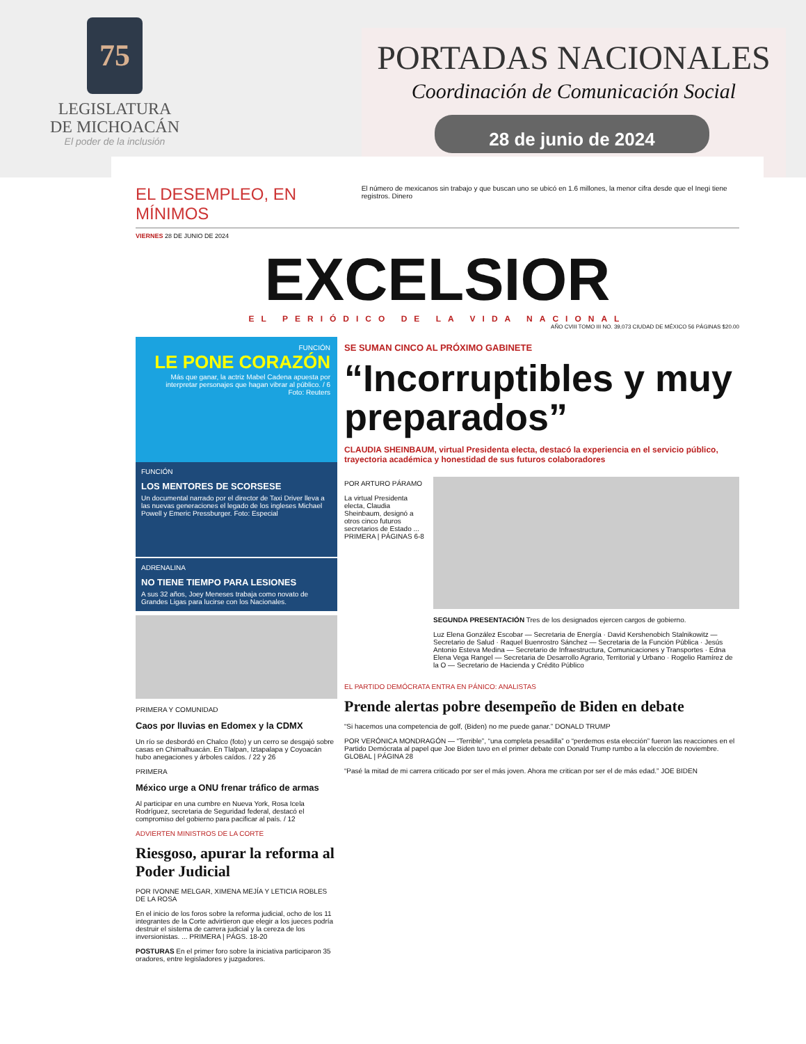75
LEGISLATURA
DE MICHOACÁN
El poder de la inclusión
PORTADAS NACIONALES
Coordinación de Comunicación Social
28 de junio de 2024
EL DESEMPLEO, EN MÍNIMOS
El número de mexicanos sin trabajo y que buscan uno se ubicó en 1.6 millones, la menor cifra desde que el Inegi tiene registros. Dinero
VIERNES 28 DE JUNIO DE 2024
EXCELSIOR
EL PERIÓDICO DE LA VIDA NACIONAL
AÑO CVIII TOMO III NO. 39,073 CIUDAD DE MÉXICO 56 PÁGINAS $20.00
FUNCIÓN
LE PONE CORAZÓN
Más que ganar, la actriz Mabel Cadena apuesta por interpretar personajes que hagan vibrar al público. / 6
Foto: Reuters
FUNCIÓN
LOS MENTORES DE SCORSESE
Un documental narrado por el director de Taxi Driver lleva a las nuevas generaciones el legado de los ingleses Michael Powell y Emeric Pressburger. Foto: Especial
ADRENALINA
NO TIENE TIEMPO PARA LESIONES
A sus 32 años, Joey Meneses trabaja como novato de Grandes Ligas para lucirse con los Nacionales.
PRIMERA Y COMUNIDAD
Caos por lluvias en Edomex y la CDMX
Un río se desbordó en Chalco (foto) y un cerro se desgajó sobre casas en Chimalhuacán. En Tlalpan, Iztapalapa y Coyoacán hubo anegaciones y árboles caídos. / 22 y 26
PRIMERA
México urge a ONU frenar tráfico de armas
Al participar en una cumbre en Nueva York, Rosa Icela Rodríguez, secretaria de Seguridad federal, destacó el compromiso del gobierno para pacificar al país. / 12
ADVIERTEN MINISTROS DE LA CORTE
Riesgoso, apurar la reforma al Poder Judicial
POR IVONNE MELGAR, XIMENA MEJÍA Y LETICIA ROBLES DE LA ROSA
En el inicio de los foros sobre la reforma judicial, ocho de los 11 integrantes de la Corte advirtieron que elegir a los jueces podría destruir el sistema de carrera judicial y la cereza de los inversionistas. ... PRIMERA | PÁGS. 18-20
POSTURAS En el primer foro sobre la iniciativa participaron 35 oradores, entre legisladores y juzgadores.
SE SUMAN CINCO AL PRÓXIMO GABINETE
“Incorruptibles y muy preparados”
CLAUDIA SHEINBAUM, virtual Presidenta electa, destacó la experiencia en el servicio público, trayectoria académica y honestidad de sus futuros colaboradores
POR ARTURO PÁRAMO
La virtual Presidenta electa, Claudia Sheinbaum, designó a otros cinco futuros secretarios de Estado ... PRIMERA | PÁGINAS 6-8
SEGUNDA PRESENTACIÓN Tres de los designados ejercen cargos de gobierno.
Luz Elena González Escobar — Secretaria de Energía · David Kershenobich Stalnikowitz — Secretario de Salud · Raquel Buenrostro Sánchez — Secretaria de la Función Pública · Jesús Antonio Esteva Medina — Secretario de Infraestructura, Comunicaciones y Transportes · Edna Elena Vega Rangel — Secretaria de Desarrollo Agrario, Territorial y Urbano · Rogelio Ramírez de la O — Secretario de Hacienda y Crédito Público
EL PARTIDO DEMÓCRATA ENTRA EN PÁNICO: ANALISTAS
Prende alertas pobre desempeño de Biden en debate
“Si hacemos una competencia de golf, (Biden) no me puede ganar.” DONALD TRUMP
POR VERÓNICA MONDRAGÓN — “Terrible”, “una completa pesadilla” o “perdemos esta elección” fueron las reacciones en el Partido Demócrata al papel que Joe Biden tuvo en el primer debate con Donald Trump rumbo a la elección de noviembre. GLOBAL | PÁGINA 28
“Pasé la mitad de mi carrera criticado por ser el más joven. Ahora me critican por ser el de más edad.” JOE BIDEN